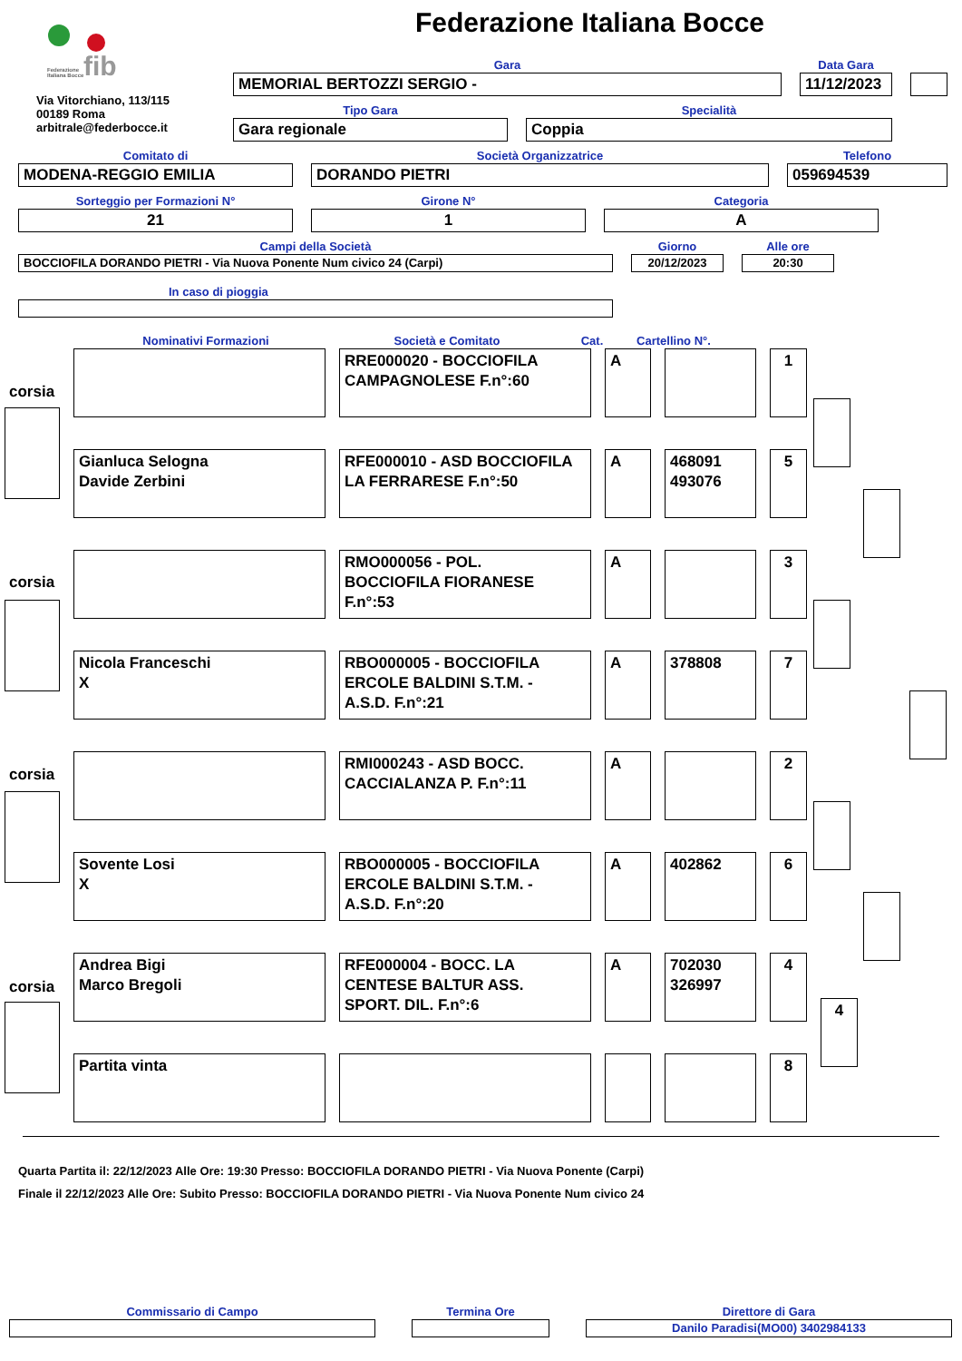fib
Federazione
Italiana Bocce
Via Vitorchiano, 113/115
00189 Roma
arbitrale@federbocce.it
Federazione Italiana Bocce
Gara
MEMORIAL BERTOZZI SERGIO -
Data Gara
11/12/2023
Tipo Gara
Gara regionale
Specialità
Coppia
Comitato di
MODENA-REGGIO EMILIA
Società Organizzatrice
DORANDO PIETRI
Telefono
059694539
Sorteggio per Formazioni N°
21
Girone N°
1
Categoria
A
Campi della Società
BOCCIOFILA DORANDO PIETRI - Via Nuova Ponente Num civico 24 (Carpi)
Giorno
20/12/2023
Alle ore
20:30
In caso di pioggia
Nominativi Formazioni
Società e Comitato
Cat.
Cartellino N°.
corsia
RRE000020 - BOCCIOFILA
CAMPAGNOLESE F.n°:60
A 1
Gianluca Selogna
Davide Zerbini
RFE000010 - ASD BOCCIOFILA
LA FERRARESE F.n°:50
A 468091
493076
5
corsia
RMO000056 - POL.
BOCCIOFILA FIORANESE
F.n°:53
A 3
Nicola Franceschi
X
RBO000005 - BOCCIOFILA
ERCOLE BALDINI S.T.M. -
A.S.D. F.n°:21
A 378808 7
corsia
RMI000243 - ASD BOCC.
CACCIALANZA P. F.n°:11
A 2
Sovente Losi
X
RBO000005 - BOCCIOFILA
ERCOLE BALDINI S.T.M. -
A.S.D. F.n°:20
A 402862 6
corsia
Andrea Bigi
Marco Bregoli
RFE000004 - BOCC. LA
CENTESE BALTUR ASS.
SPORT. DIL. F.n°:6
A 702030
326997
4
4
Partita vinta 8
Quarta Partita il: 22/12/2023 Alle Ore: 19:30 Presso: BOCCIOFILA DORANDO PIETRI - Via Nuova Ponente (Carpi)
Finale il 22/12/2023 Alle Ore: Subito Presso: BOCCIOFILA DORANDO PIETRI - Via Nuova Ponente Num civico 24
Commissario di Campo
Termina Ore
Direttore di Gara
Danilo Paradisi(MO00) 3402984133